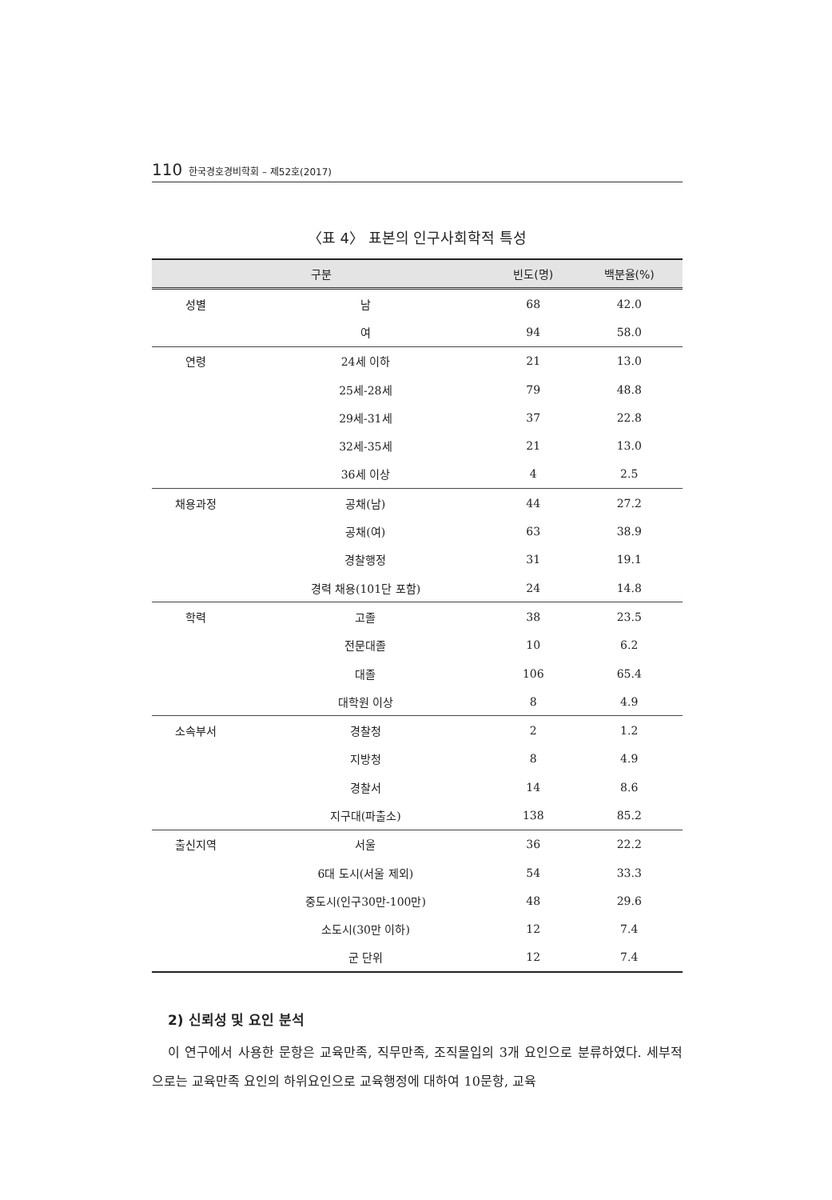110 한국경호경비학회 – 제52호(2017)
〈표 4〉 표본의 인구사회학적 특성
| 구분 | | 빈도(명) | 백분율(%) |
| --- | --- | --- | --- |
| 성별 | 남 | 68 | 42.0 |
| | 여 | 94 | 58.0 |
| 연령 | 24세 이하 | 21 | 13.0 |
| | 25세-28세 | 79 | 48.8 |
| | 29세-31세 | 37 | 22.8 |
| | 32세-35세 | 21 | 13.0 |
| | 36세 이상 | 4 | 2.5 |
| 채용과정 | 공채(남) | 44 | 27.2 |
| | 공채(여) | 63 | 38.9 |
| | 경찰행정 | 31 | 19.1 |
| | 경력 채용(101단 포함) | 24 | 14.8 |
| 학력 | 고졸 | 38 | 23.5 |
| | 전문대졸 | 10 | 6.2 |
| | 대졸 | 106 | 65.4 |
| | 대학원 이상 | 8 | 4.9 |
| 소속부서 | 경찰청 | 2 | 1.2 |
| | 지방청 | 8 | 4.9 |
| | 경찰서 | 14 | 8.6 |
| | 지구대(파출소) | 138 | 85.2 |
| 출신지역 | 서울 | 36 | 22.2 |
| | 6대 도시(서울 제외) | 54 | 33.3 |
| | 중도시(인구30만-100만) | 48 | 29.6 |
| | 소도시(30만 이하) | 12 | 7.4 |
| | 군 단위 | 12 | 7.4 |
2) 신뢰성 및 요인 분석
이 연구에서 사용한 문항은 교육만족, 직무만족, 조직몰입의 3개 요인으로 분류하였다. 세부적으로는 교육만족 요인의 하위요인으로 교육행정에 대하여 10문항, 교육